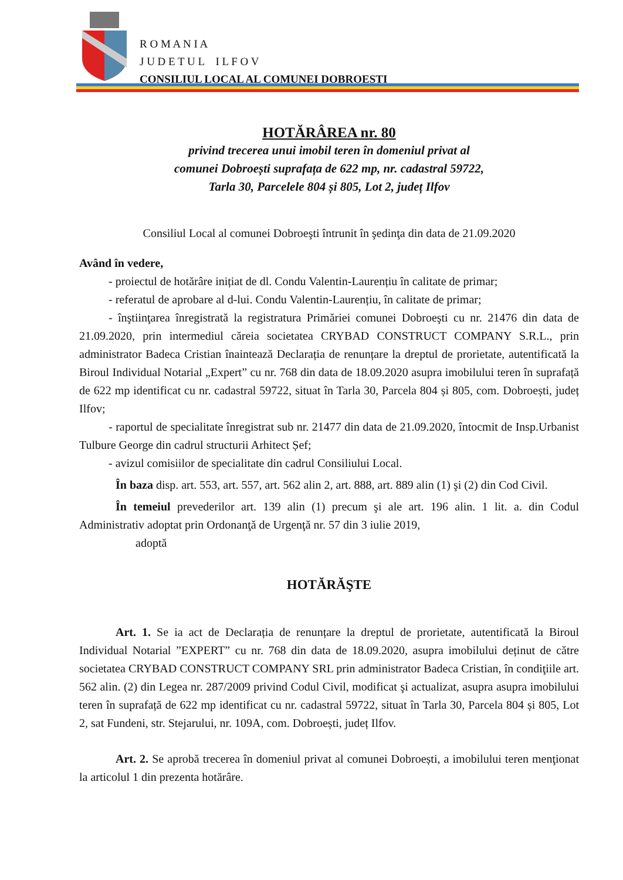R O M A N I A
J U D E T U L I L F O V
CONSILIUL LOCAL AL COMUNEI DOBROEȘTI
HOTĂRÂREA nr. 80
privind trecerea unui imobil teren în domeniul privat al
comunei Dobroești suprafața de 622 mp, nr. cadastral 59722,
Tarla 30, Parcelele 804 și 805, Lot 2, județ Ilfov
Consiliul Local al comunei Dobroeşti întrunit în şedinţa din data de 21.09.2020
Având în vedere,
- proiectul de hotărâre inițiat de dl. Condu Valentin-Laurențiu în calitate de primar;
- referatul de aprobare al d-lui. Condu Valentin-Laurențiu, în calitate de primar;
- înştiinţarea înregistrată la registratura Primăriei comunei Dobroeşti cu nr. 21476 din data de 21.09.2020, prin intermediul căreia societatea CRYBAD CONSTRUCT COMPANY S.R.L., prin administrator Badeca Cristian înaintează Declarația de renunțare la dreptul de prorietate, autentificată la Biroul Individual Notarial „Expert” cu nr. 768 din data de 18.09.2020 asupra imobilului teren în suprafață de 622 mp identificat cu nr. cadastral 59722, situat în Tarla 30, Parcela 804 și 805, com. Dobroești, județ Ilfov;
- raportul de specialitate înregistrat sub nr. 21477 din data de 21.09.2020, întocmit de Insp.Urbanist Tulbure George din cadrul structurii Arhitect Șef;
- avizul comisiilor de specialitate din cadrul Consiliului Local.
În baza disp. art. 553, art. 557, art. 562 alin 2, art. 888, art. 889 alin (1) şi (2) din Cod Civil.
În temeiul prevederilor art. 139 alin (1) precum şi ale art. 196 alin. 1 lit. a. din Codul Administrativ adoptat prin Ordonanţă de Urgenţă nr. 57 din 3 iulie 2019,
adoptă
HOTĂRĂŞTE
Art. 1. Se ia act de Declarația de renunțare la dreptul de prorietate, autentificată la Biroul Individual Notarial ”EXPERT” cu nr. 768 din data de 18.09.2020, asupra imobilului deținut de către societatea CRYBAD CONSTRUCT COMPANY SRL prin administrator Badeca Cristian, în condiţiile art. 562 alin. (2) din Legea nr. 287/2009 privind Codul Civil, modificat şi actualizat, asupra asupra imobilului teren în suprafață de 622 mp identificat cu nr. cadastral 59722, situat în Tarla 30, Parcela 804 și 805, Lot 2, sat Fundeni, str. Stejarului, nr. 109A, com. Dobroești, județ Ilfov.
Art. 2. Se aprobă trecerea în domeniul privat al comunei Dobroești, a imobilului teren menţionat la articolul 1 din prezenta hotărâre.